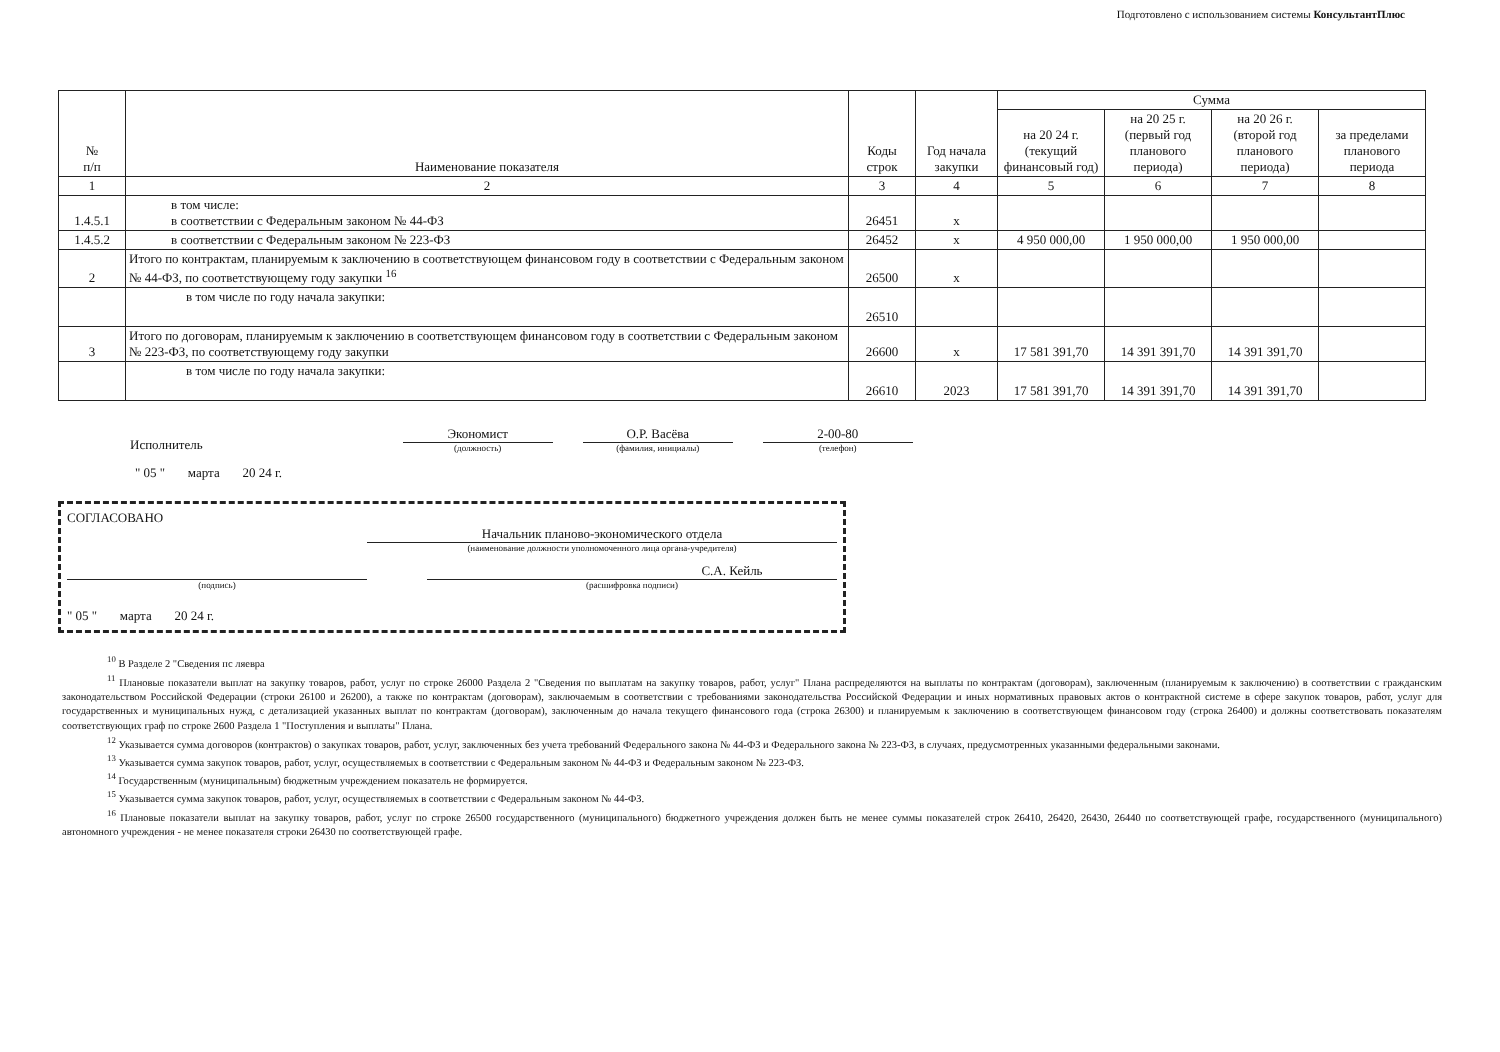Подготовлено с использованием системы КонсультантПлюс
| № п/п | Наименование показателя | Коды строк | Год начала закупки | Сумма | | | |
| --- | --- | --- | --- | --- | --- | --- | --- |
| | | | | на 20 24 г. (текущий финансовый год) | на 20 25 г. (первый год планового периода) | на 20 26 г. (второй год планового периода) | за пределами планового периода |
| 1 | 2 | 3 | 4 | 5 | 6 | 7 | 8 |
| 1.4.5.1 | в том числе: в соответствии с Федеральным законом № 44-ФЗ | 26451 | х | | | | |
| 1.4.5.2 | в соответствии с Федеральным законом № 223-ФЗ | 26452 | х | 4 950 000,00 | 1 950 000,00 | 1 950 000,00 | |
| 2 | Итого по контрактам, планируемым к заключению в соответствующем финансовом году в соответствии с Федеральным законом № 44-ФЗ, по соответствующему году закупки <sup>16</sup> | 26500 | х | | | | |
| | в том числе по году начала закупки: | 26510 | | | | | |
| 3 | Итого по договорам, планируемым к заключению в соответствующем финансовом году в соответствии с Федеральным законом № 223-ФЗ, по соответствующему году закупки | 26600 | х | 17 581 391,70 | 14 391 391,70 | 14 391 391,70 | |
| | в том числе по году начала закупки: | 26610 | 2023 | 17 581 391,70 | 14 391 391,70 | 14 391 391,70 | |
Исполнитель
Экономист
(должность)
О.Р. Васёва
(фамилия, инициалы)
2-00-80
(телефон)
" 05 " марта 20 24 г.
СОГЛАСОВАНО
Начальник планово-экономического отдела
(наименование должности уполномоченного лица органа-учредителя)
(подпись)
С.А. Кейль
(расшифровка подписи)
" 05 " марта 20 24 г.
<sup>10</sup> В Разделе 2 "Сведения пс ляевра
<sup>11</sup> Плановые показатели выплат на закупку товаров, работ, услуг по строке 26000 Раздела 2 "Сведения по выплатам на закупку товаров, работ, услуг" Плана распределяются на выплаты по контрактам (договорам), заключенным (планируемым к заключению) в соответствии с гражданским законодательством Российской Федерации (строки 26100 и 26200), а также по контрактам (договорам), заключаемым в соответствии с требованиями законодательства Российской Федерации и иных нормативных правовых актов о контрактной системе в сфере закупок товаров, работ, услуг для государственных и муниципальных нужд, с детализацией указанных выплат по контрактам (договорам), заключенным до начала текущего финансового года (строка 26300) и планируемым к заключению в соответствующем финансовом году (строка 26400) и должны соответствовать показателям соответствующих граф по строке 2600 Раздела 1 "Поступления и выплаты" Плана.
<sup>12</sup> Указывается сумма договоров (контрактов) о закупках товаров, работ, услуг, заключенных без учета требований Федерального закона № 44-ФЗ и Федерального закона № 223-ФЗ, в случаях, предусмотренных указанными федеральными законами.
<sup>13</sup> Указывается сумма закупок товаров, работ, услуг, осуществляемых в соответствии с Федеральным законом № 44-ФЗ и Федеральным законом № 223-ФЗ.
<sup>14</sup> Государственным (муниципальным) бюджетным учреждением показатель не формируется.
<sup>15</sup> Указывается сумма закупок товаров, работ, услуг, осуществляемых в соответствии с Федеральным законом № 44-ФЗ.
<sup>16</sup> Плановые показатели выплат на закупку товаров, работ, услуг по строке 26500 государственного (муниципального) бюджетного учреждения должен быть не менее суммы показателей строк 26410, 26420, 26430, 26440 по соответствующей графе, государственного (муниципального) автономного учреждения - не менее показателя строки 26430 по соответствующей графе.